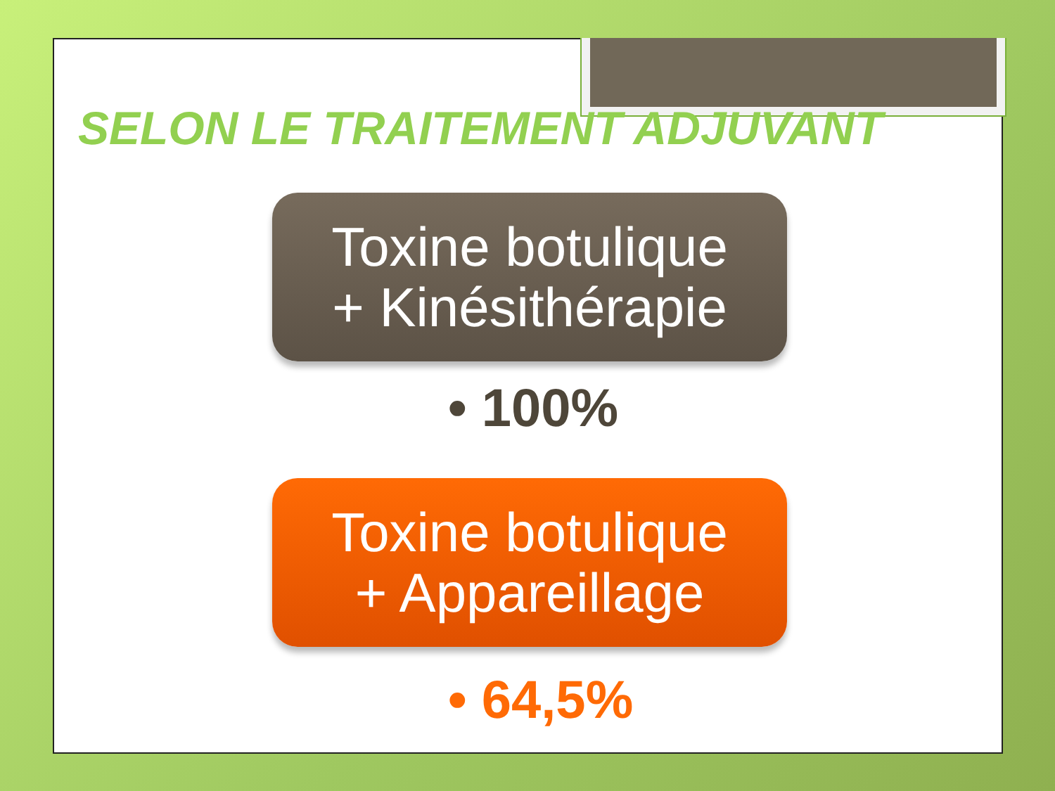SELON LE TRAITEMENT ADJUVANT
Toxine botulique
+ Kinésithérapie
• 100%
Toxine botulique
+ Appareillage
• 64,5%